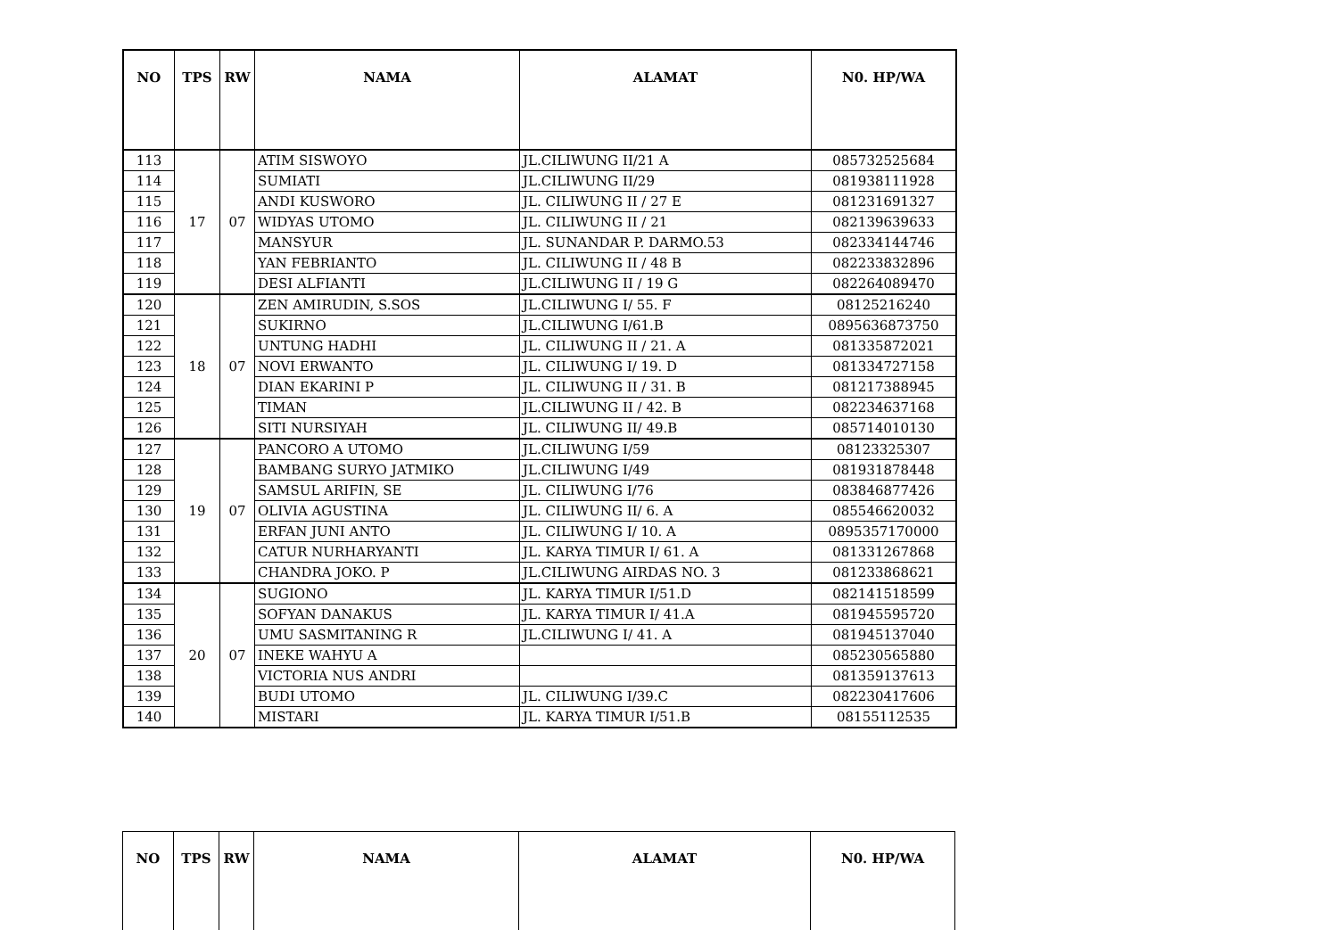| NO | TPS | RW | NAMA | ALAMAT | N0. HP/WA |
| --- | --- | --- | --- | --- | --- |
| 113 | 17 | 07 | ATIM SISWOYO | JL.CILIWUNG II/21 A | 085732525684 |
| 114 | | | SUMIATI | JL.CILIWUNG II/29 | 081938111928 |
| 115 | | | ANDI KUSWORO | JL. CILIWUNG II / 27 E | 081231691327 |
| 116 | | | WIDYAS UTOMO | JL. CILIWUNG II / 21 | 082139639633 |
| 117 | | | MANSYUR | JL. SUNANDAR P. DARMO.53 | 082334144746 |
| 118 | | | YAN FEBRIANTO | JL. CILIWUNG II / 48 B | 082233832896 |
| 119 | | | DESI ALFIANTI | JL.CILIWUNG II / 19 G | 082264089470 |
| 120 | 18 | 07 | ZEN AMIRUDIN, S.SOS | JL.CILIWUNG I/ 55. F | 08125216240 |
| 121 | | | SUKIRNO | JL.CILIWUNG I/61.B | 0895636873750 |
| 122 | | | UNTUNG HADHI | JL. CILIWUNG II / 21. A | 081335872021 |
| 123 | | | NOVI ERWANTO | JL. CILIWUNG I/ 19. D | 081334727158 |
| 124 | | | DIAN EKARINI P | JL. CILIWUNG II / 31. B | 081217388945 |
| 125 | | | TIMAN | JL.CILIWUNG II / 42. B | 082234637168 |
| 126 | | | SITI NURSIYAH | JL. CILIWUNG II/ 49.B | 085714010130 |
| 127 | 19 | 07 | PANCORO A UTOMO | JL.CILIWUNG I/59 | 08123325307 |
| 128 | | | BAMBANG SURYO JATMIKO | JL.CILIWUNG I/49 | 081931878448 |
| 129 | | | SAMSUL ARIFIN, SE | JL. CILIWUNG I/76 | 083846877426 |
| 130 | | | OLIVIA AGUSTINA | JL. CILIWUNG II/ 6. A | 085546620032 |
| 131 | | | ERFAN JUNI ANTO | JL. CILIWUNG I/ 10. A | 0895357170000 |
| 132 | | | CATUR NURHARYANTI | JL. KARYA TIMUR I/ 61. A | 081331267868 |
| 133 | | | CHANDRA JOKO. P | JL.CILIWUNG AIRDAS NO. 3 | 081233868621 |
| 134 | 20 | 07 | SUGIONO | JL. KARYA TIMUR I/51.D | 082141518599 |
| 135 | | | SOFYAN DANAKUS | JL. KARYA TIMUR I/ 41.A | 081945595720 |
| 136 | | | UMU SASMITANING R | JL.CILIWUNG I/ 41. A | 081945137040 |
| 137 | | | INEKE WAHYU A | | 085230565880 |
| 138 | | | VICTORIA NUS ANDRI | | 081359137613 |
| 139 | | | BUDI UTOMO | JL. CILIWUNG I/39.C | 082230417606 |
| 140 | | | MISTARI | JL. KARYA TIMUR I/51.B | 08155112535 |
| NO | TPS | RW | NAMA | ALAMAT | N0. HP/WA |
| --- | --- | --- | --- | --- | --- |